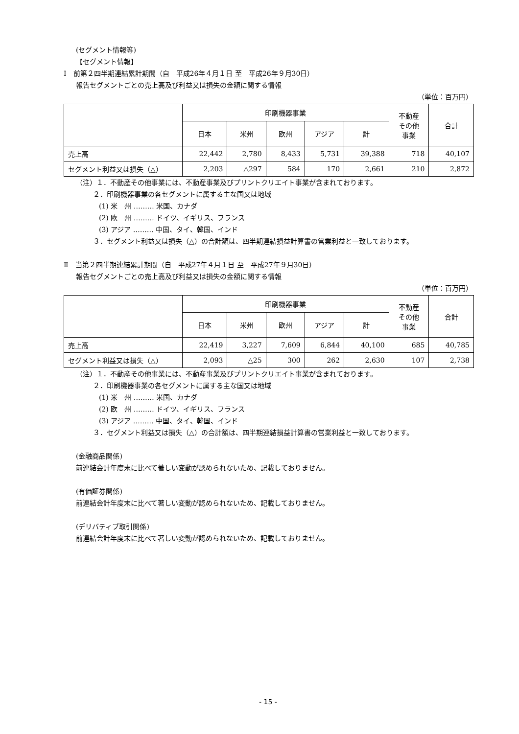(セグメント情報等)
【セグメント情報】
Ⅰ　前第２四半期連結累計期間（自　平成26年４月１日 至　平成26年９月30日）
報告セグメントごとの売上高及び利益又は損失の金額に関する情報
（単位：百万円）
| | 印刷機器事業 | | | | | 不動産 その他 事業 | 合計 |
| --- | --- | --- | --- | --- | --- | --- | --- |
| | 日本 | 米州 | 欧州 | アジア | 計 | | |
| 売上高 | 22,442 | 2,780 | 8,433 | 5,731 | 39,388 | 718 | 40,107 |
| セグメント利益又は損失（△） | 2,203 | △297 | 584 | 170 | 2,661 | 210 | 2,872 |
（注）１．不動産その他事業には、不動産事業及びプリントクリエイト事業が含まれております。
２．印刷機器事業の各セグメントに属する主な国又は地域
(1) 米　州 ……… 米国、カナダ
(2) 欧　州 ……… ドイツ、イギリス、フランス
(3) アジア ……… 中国、タイ、韓国、インド
３．セグメント利益又は損失（△）の合計額は、四半期連結損益計算書の営業利益と一致しております。
Ⅱ　当第２四半期連結累計期間（自　平成27年４月１日 至　平成27年９月30日）
報告セグメントごとの売上高及び利益又は損失の金額に関する情報
（単位：百万円）
| | 印刷機器事業 | | | | | 不動産 その他 事業 | 合計 |
| --- | --- | --- | --- | --- | --- | --- | --- |
| | 日本 | 米州 | 欧州 | アジア | 計 | | |
| 売上高 | 22,419 | 3,227 | 7,609 | 6,844 | 40,100 | 685 | 40,785 |
| セグメント利益又は損失（△） | 2,093 | △25 | 300 | 262 | 2,630 | 107 | 2,738 |
（注）１．不動産その他事業には、不動産事業及びプリントクリエイト事業が含まれております。
２．印刷機器事業の各セグメントに属する主な国又は地域
(1) 米　州 ……… 米国、カナダ
(2) 欧　州 ……… ドイツ、イギリス、フランス
(3) アジア ……… 中国、タイ、韓国、インド
３．セグメント利益又は損失（△）の合計額は、四半期連結損益計算書の営業利益と一致しております。
(金融商品関係)
前連結会計年度末に比べて著しい変動が認められないため、記載しておりません。
(有価証券関係)
前連結会計年度末に比べて著しい変動が認められないため、記載しておりません。
(デリバティブ取引関係)
前連結会計年度末に比べて著しい変動が認められないため、記載しておりません。
- 15 -